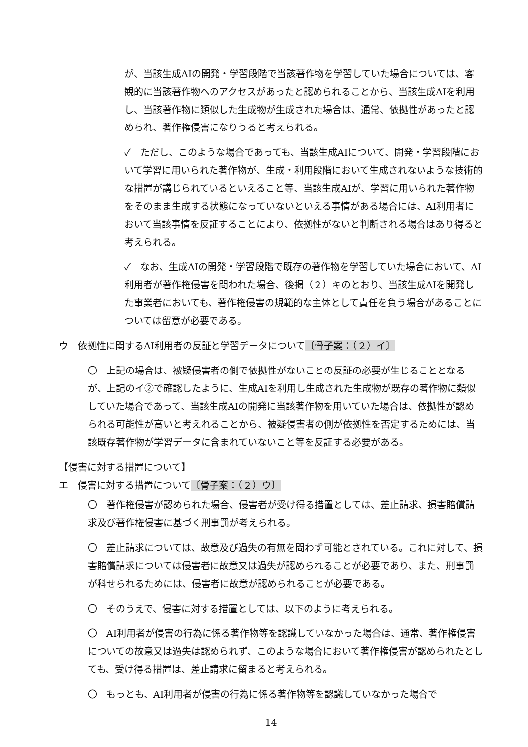が、当該生成AIの開発・学習段階で当該著作物を学習していた場合については、客観的に当該著作物へのアクセスがあったと認められることから、当該生成AIを利用し、当該著作物に類似した生成物が生成された場合は、通常、依拠性があったと認められ、著作権侵害になりうると考えられる。
✓　ただし、このような場合であっても、当該生成AIについて、開発・学習段階において学習に用いられた著作物が、生成・利用段階において生成されないような技術的な措置が講じられているといえること等、当該生成AIが、学習に用いられた著作物をそのまま生成する状態になっていないといえる事情がある場合には、AI利用者において当該事情を反証することにより、依拠性がないと判断される場合はあり得ると考えられる。
✓　なお、生成AIの開発・学習段階で既存の著作物を学習していた場合において、AI利用者が著作権侵害を問われた場合、後掲（２）キのとおり、当該生成AIを開発した事業者においても、著作権侵害の規範的な主体として責任を負う場合があることについては留意が必要である。
ウ　依拠性に関するAI利用者の反証と学習データについて〔骨子案：（２）イ〕
〇　上記の場合は、被疑侵害者の側で依拠性がないことの反証の必要が生じることとなるが、上記のイ②で確認したように、生成AIを利用し生成された生成物が既存の著作物に類似していた場合であって、当該生成AIの開発に当該著作物を用いていた場合は、依拠性が認められる可能性が高いと考えれることから、被疑侵害者の側が依拠性を否定するためには、当該既存著作物が学習データに含まれていないこと等を反証する必要がある。
【侵害に対する措置について】
エ　侵害に対する措置について〔骨子案：（２）ウ〕
〇　著作権侵害が認められた場合、侵害者が受け得る措置としては、差止請求、損害賠償請求及び著作権侵害に基づく刑事罰が考えられる。
〇　差止請求については、故意及び過失の有無を問わず可能とされている。これに対して、損害賠償請求については侵害者に故意又は過失が認められることが必要であり、また、刑事罰が科せられるためには、侵害者に故意が認められることが必要である。
〇　そのうえで、侵害に対する措置としては、以下のように考えられる。
〇　AI利用者が侵害の行為に係る著作物等を認識していなかった場合は、通常、著作権侵害についての故意又は過失は認められず、このような場合において著作権侵害が認められたとしても、受け得る措置は、差止請求に留まると考えられる。
〇　もっとも、AI利用者が侵害の行為に係る著作物等を認識していなかった場合で
14